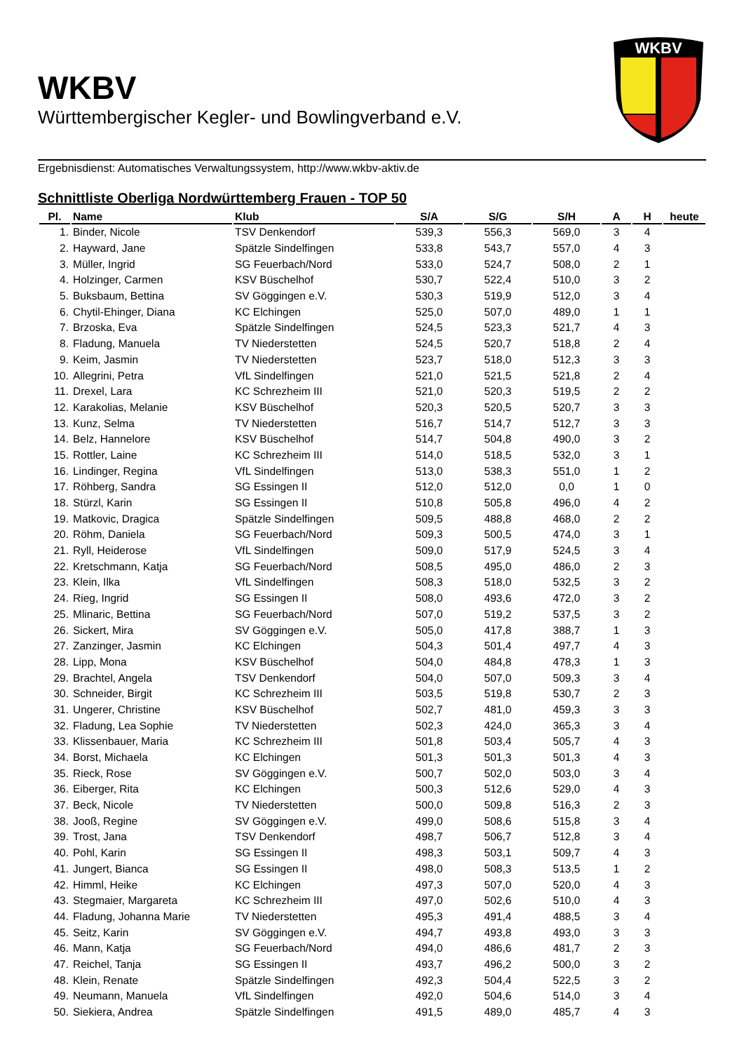WKBV
Württembergischer Kegler- und Bowlingverband e.V.
WKBV
Ergebnisdienst: Automatisches Verwaltungssystem, http://www.wkbv-aktiv.de
Schnittliste Oberliga Nordwürttemberg Frauen - TOP 50
| Pl. | Name | Klub | S/A | S/G | S/H | A | H | heute |
| --- | --- | --- | --- | --- | --- | --- | --- | --- |
| 1. | Binder, Nicole | TSV Denkendorf | 539,3 | 556,3 | 569,0 | 3 | 4 | |
| 2. | Hayward, Jane | Spätzle Sindelfingen | 533,8 | 543,7 | 557,0 | 4 | 3 | |
| 3. | Müller, Ingrid | SG Feuerbach/Nord | 533,0 | 524,7 | 508,0 | 2 | 1 | |
| 4. | Holzinger, Carmen | KSV Büschelhof | 530,7 | 522,4 | 510,0 | 3 | 2 | |
| 5. | Buksbaum, Bettina | SV Göggingen e.V. | 530,3 | 519,9 | 512,0 | 3 | 4 | |
| 6. | Chytil-Ehinger, Diana | KC Elchingen | 525,0 | 507,0 | 489,0 | 1 | 1 | |
| 7. | Brzoska, Eva | Spätzle Sindelfingen | 524,5 | 523,3 | 521,7 | 4 | 3 | |
| 8. | Fladung, Manuela | TV Niederstetten | 524,5 | 520,7 | 518,8 | 2 | 4 | |
| 9. | Keim, Jasmin | TV Niederstetten | 523,7 | 518,0 | 512,3 | 3 | 3 | |
| 10. | Allegrini, Petra | VfL Sindelfingen | 521,0 | 521,5 | 521,8 | 2 | 4 | |
| 11. | Drexel, Lara | KC Schrezheim III | 521,0 | 520,3 | 519,5 | 2 | 2 | |
| 12. | Karakolias, Melanie | KSV Büschelhof | 520,3 | 520,5 | 520,7 | 3 | 3 | |
| 13. | Kunz, Selma | TV Niederstetten | 516,7 | 514,7 | 512,7 | 3 | 3 | |
| 14. | Belz, Hannelore | KSV Büschelhof | 514,7 | 504,8 | 490,0 | 3 | 2 | |
| 15. | Rottler, Laine | KC Schrezheim III | 514,0 | 518,5 | 532,0 | 3 | 1 | |
| 16. | Lindinger, Regina | VfL Sindelfingen | 513,0 | 538,3 | 551,0 | 1 | 2 | |
| 17. | Röhberg, Sandra | SG Essingen II | 512,0 | 512,0 | 0,0 | 1 | 0 | |
| 18. | Stürzl, Karin | SG Essingen II | 510,8 | 505,8 | 496,0 | 4 | 2 | |
| 19. | Matkovic, Dragica | Spätzle Sindelfingen | 509,5 | 488,8 | 468,0 | 2 | 2 | |
| 20. | Röhm, Daniela | SG Feuerbach/Nord | 509,3 | 500,5 | 474,0 | 3 | 1 | |
| 21. | Ryll, Heiderose | VfL Sindelfingen | 509,0 | 517,9 | 524,5 | 3 | 4 | |
| 22. | Kretschmann, Katja | SG Feuerbach/Nord | 508,5 | 495,0 | 486,0 | 2 | 3 | |
| 23. | Klein, Ilka | VfL Sindelfingen | 508,3 | 518,0 | 532,5 | 3 | 2 | |
| 24. | Rieg, Ingrid | SG Essingen II | 508,0 | 493,6 | 472,0 | 3 | 2 | |
| 25. | Mlinaric, Bettina | SG Feuerbach/Nord | 507,0 | 519,2 | 537,5 | 3 | 2 | |
| 26. | Sickert, Mira | SV Göggingen e.V. | 505,0 | 417,8 | 388,7 | 1 | 3 | |
| 27. | Zanzinger, Jasmin | KC Elchingen | 504,3 | 501,4 | 497,7 | 4 | 3 | |
| 28. | Lipp, Mona | KSV Büschelhof | 504,0 | 484,8 | 478,3 | 1 | 3 | |
| 29. | Brachtel, Angela | TSV Denkendorf | 504,0 | 507,0 | 509,3 | 3 | 4 | |
| 30. | Schneider, Birgit | KC Schrezheim III | 503,5 | 519,8 | 530,7 | 2 | 3 | |
| 31. | Ungerer, Christine | KSV Büschelhof | 502,7 | 481,0 | 459,3 | 3 | 3 | |
| 32. | Fladung, Lea Sophie | TV Niederstetten | 502,3 | 424,0 | 365,3 | 3 | 4 | |
| 33. | Klissenbauer, Maria | KC Schrezheim III | 501,8 | 503,4 | 505,7 | 4 | 3 | |
| 34. | Borst, Michaela | KC Elchingen | 501,3 | 501,3 | 501,3 | 4 | 3 | |
| 35. | Rieck, Rose | SV Göggingen e.V. | 500,7 | 502,0 | 503,0 | 3 | 4 | |
| 36. | Eiberger, Rita | KC Elchingen | 500,3 | 512,6 | 529,0 | 4 | 3 | |
| 37. | Beck, Nicole | TV Niederstetten | 500,0 | 509,8 | 516,3 | 2 | 3 | |
| 38. | Jooß, Regine | SV Göggingen e.V. | 499,0 | 508,6 | 515,8 | 3 | 4 | |
| 39. | Trost, Jana | TSV Denkendorf | 498,7 | 506,7 | 512,8 | 3 | 4 | |
| 40. | Pohl, Karin | SG Essingen II | 498,3 | 503,1 | 509,7 | 4 | 3 | |
| 41. | Jungert, Bianca | SG Essingen II | 498,0 | 508,3 | 513,5 | 1 | 2 | |
| 42. | Himml, Heike | KC Elchingen | 497,3 | 507,0 | 520,0 | 4 | 3 | |
| 43. | Stegmaier, Margareta | KC Schrezheim III | 497,0 | 502,6 | 510,0 | 4 | 3 | |
| 44. | Fladung, Johanna Marie | TV Niederstetten | 495,3 | 491,4 | 488,5 | 3 | 4 | |
| 45. | Seitz, Karin | SV Göggingen e.V. | 494,7 | 493,8 | 493,0 | 3 | 3 | |
| 46. | Mann, Katja | SG Feuerbach/Nord | 494,0 | 486,6 | 481,7 | 2 | 3 | |
| 47. | Reichel, Tanja | SG Essingen II | 493,7 | 496,2 | 500,0 | 3 | 2 | |
| 48. | Klein, Renate | Spätzle Sindelfingen | 492,3 | 504,4 | 522,5 | 3 | 2 | |
| 49. | Neumann, Manuela | VfL Sindelfingen | 492,0 | 504,6 | 514,0 | 3 | 4 | |
| 50. | Siekiera, Andrea | Spätzle Sindelfingen | 491,5 | 489,0 | 485,7 | 4 | 3 | |